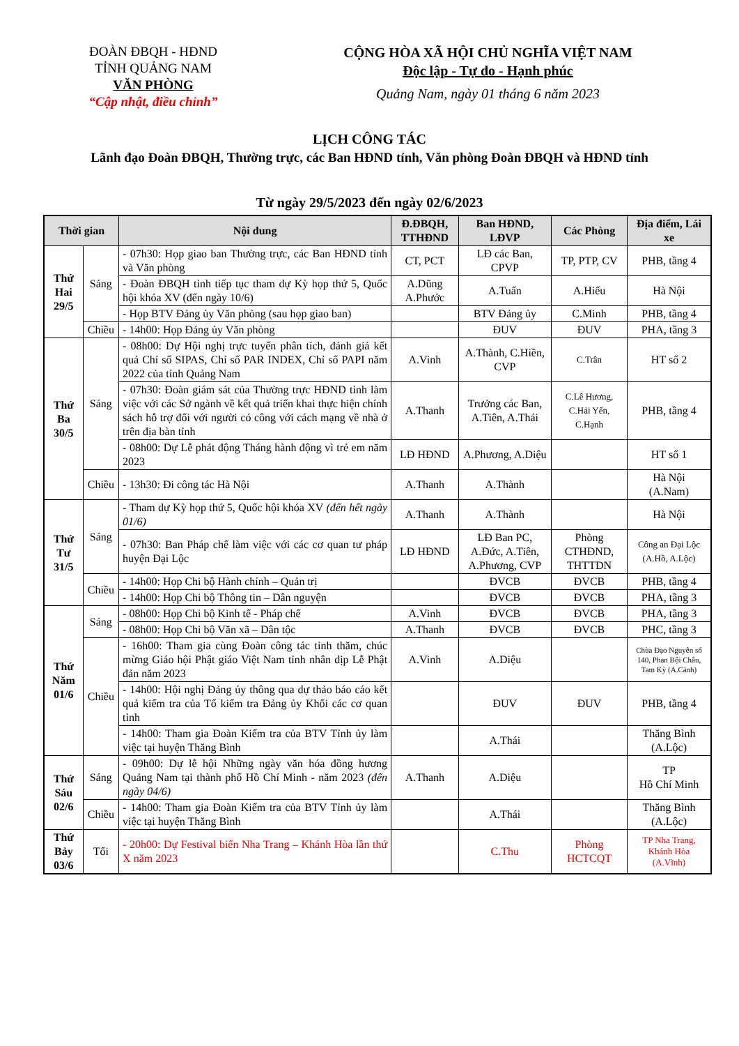ĐOÀN ĐBQH - HĐND
TỈNH QUẢNG NAM
VĂN PHÒNG
“Cập nhật, điều chỉnh”
CỘNG HÒA XÃ HỘI CHỦ NGHĨA VIỆT NAM
Độc lập - Tự do - Hạnh phúc
Quảng Nam, ngày 01 tháng 6 năm 2023
LỊCH CÔNG TÁC
Lãnh đạo Đoàn ĐBQH, Thường trực, các Ban HĐND tỉnh, Văn phòng Đoàn ĐBQH và HĐND tỉnh
Từ ngày 29/5/2023 đến ngày 02/6/2023
| Thời gian | | Nội dung | Đ.ĐBQH, TTHĐND | Ban HĐND, LĐVP | Các Phòng | Địa điểm, Lái xe |
| --- | --- | --- | --- | --- | --- | --- |
| Thứ Hai 29/5 | Sáng | - 07h30: Họp giao ban Thường trực, các Ban HĐND tỉnh và Văn phòng | CT, PCT | LĐ các Ban, CPVP | TP, PTP, CV | PHB, tầng 4 |
| | | - Đoàn ĐBQH tỉnh tiếp tục tham dự Kỳ họp thứ 5, Quốc hội khóa XV (đến ngày 10/6) | A.Dũng A.Phước | A.Tuấn | A.Hiếu | Hà Nội |
| | | - Họp BTV Đảng ủy Văn phòng (sau họp giao ban) | | BTV Đảng ủy | C.Minh | PHB, tầng 4 |
| | Chiều | - 14h00: Họp Đảng ủy Văn phòng | | ĐUV | ĐUV | PHA, tầng 3 |
| Thứ Ba 30/5 | Sáng | - 08h00: Dự Hội nghị trực tuyến phân tích, đánh giá kết quả Chỉ số SIPAS, Chỉ số PAR INDEX, Chỉ số PAPI năm 2022 của tỉnh Quảng Nam | A.Vinh | A.Thành, C.Hiền, CVP | C.Trân | HT số 2 |
| | | - 07h30: Đoàn giám sát của Thường trực HĐND tỉnh làm việc với các Sở ngành về kết quả triển khai thực hiện chính sách hỗ trợ đối với người có công với cách mạng về nhà ở trên địa bàn tỉnh | A.Thanh | Trưởng các Ban, A.Tiên, A.Thái | C.Lê Hương, C.Hải Yến, C.Hạnh | PHB, tầng 4 |
| | | - 08h00: Dự Lễ phát động Tháng hành động vì trẻ em năm 2023 | LĐ HĐND | A.Phương, A.Diệu | | HT số 1 |
| | Chiều | - 13h30: Đi công tác Hà Nội | A.Thanh | A.Thành | | Hà Nội (A.Nam) |
| Thứ Tư 31/5 | Sáng | - Tham dự Kỳ họp thứ 5, Quốc hội khóa XV (đến hết ngày 01/6) | A.Thanh | A.Thành | | Hà Nội |
| | | - 07h30: Ban Pháp chế làm việc với các cơ quan tư pháp huyện Đại Lộc | LĐ HĐND | LĐ Ban PC, A.Đức, A.Tiên, A.Phương, CVP | Phòng CTHĐND, THTTDN | Công an Đại Lộc (A.Hồ, A.Lộc) |
| | Chiều | - 14h00: Họp Chi bộ Hành chính – Quản trị | | ĐVCB | ĐVCB | PHB, tầng 4 |
| | | - 14h00: Họp Chi bộ Thông tin – Dân nguyện | | ĐVCB | ĐVCB | PHA, tầng 3 |
| Thứ Năm 01/6 | Sáng | - 08h00: Họp Chi bộ Kinh tế - Pháp chế | A.Vinh | ĐVCB | ĐVCB | PHA, tầng 3 |
| | | - 08h00: Họp Chi bộ Văn xã – Dân tộc | A.Thanh | ĐVCB | ĐVCB | PHC, tầng 3 |
| | Chiều | - 16h00: Tham gia cùng Đoàn công tác tỉnh thăm, chúc mừng Giáo hội Phật giáo Việt Nam tỉnh nhân dịp Lễ Phật đản năm 2023 | A.Vinh | A.Diệu | | Chùa Đạo Nguyên số 140, Phan Bội Châu, Tam Kỳ (A.Cảnh) |
| | | - 14h00: Hội nghị Đảng ủy thông qua dự thảo báo cáo kết quả kiểm tra của Tổ kiểm tra Đảng ủy Khối các cơ quan tỉnh | | ĐUV | ĐUV | PHB, tầng 4 |
| | | - 14h00: Tham gia Đoàn Kiểm tra của BTV Tỉnh ủy làm việc tại huyện Thăng Bình | | A.Thái | | Thăng Bình (A.Lộc) |
| Thứ Sáu 02/6 | Sáng | - 09h00: Dự lễ hội Những ngày văn hóa đồng hương Quảng Nam tại thành phố Hồ Chí Minh - năm 2023 (đến ngày 04/6) | A.Thanh | A.Diệu | | TP Hồ Chí Minh |
| | Chiều | - 14h00: Tham gia Đoàn Kiểm tra của BTV Tỉnh ủy làm việc tại huyện Thăng Bình | | A.Thái | | Thăng Bình (A.Lộc) |
| Thứ Bảy 03/6 | Tối | - 20h00: Dự Festival biển Nha Trang – Khánh Hòa lần thứ X năm 2023 | | C.Thu | Phòng HCTCQT | TP Nha Trang, Khánh Hòa (A.Vĩnh) |